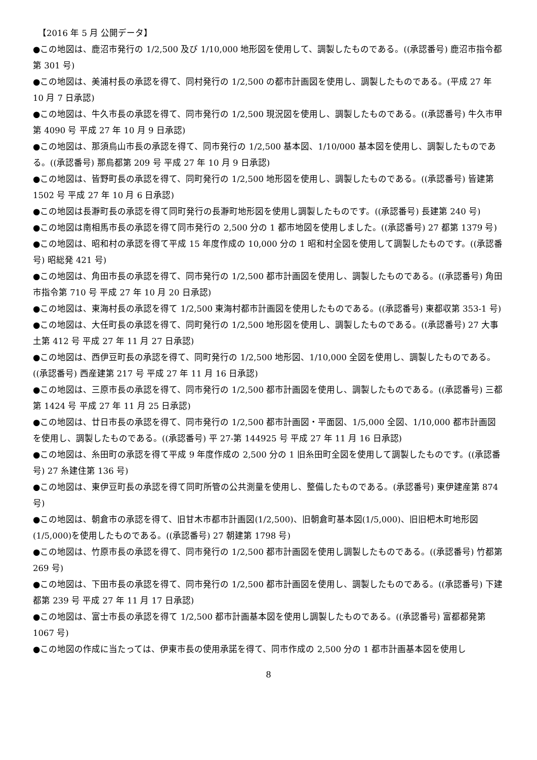【2016 年 5 月 公開データ】
●この地図は、鹿沼市発行の 1/2,500 及び 1/10,000 地形図を使用して、調製したものである。((承認番号) 鹿沼市指令都第 301 号)
●この地図は、美浦村長の承認を得て、同村発行の 1/2,500 の都市計画図を使用し、調製したものである。(平成 27 年 10 月 7 日承認)
●この地図は、牛久市長の承認を得て、同市発行の 1/2,500 現況図を使用し、調製したものである。((承認番号) 牛久市甲第 4090 号 平成 27 年 10 月 9 日承認)
●この地図は、那須烏山市長の承認を得て、同市発行の 1/2,500 基本図、1/10/000 基本図を使用し、調製したものである。((承認番号) 那烏都第 209 号 平成 27 年 10 月 9 日承認)
●この地図は、皆野町長の承認を得て、同町発行の 1/2,500 地形図を使用し、調製したものである。((承認番号) 皆建第 1502 号 平成 27 年 10 月 6 日承認)
●この地図は長瀞町長の承認を得て同町発行の長瀞町地形図を使用し調製したものです。((承認番号) 長建第 240 号)
●この地図は南相馬市長の承認を得て同市発行の 2,500 分の 1 都市地図を使用しました。((承認番号) 27 都第 1379 号)
●この地図は、昭和村の承認を得て平成 15 年度作成の 10,000 分の 1 昭和村全図を使用して調製したものです。((承認番号) 昭総発 421 号)
●この地図は、角田市長の承認を得て、同市発行の 1/2,500 都市計画図を使用し、調製したものである。((承認番号) 角田市指令第 710 号 平成 27 年 10 月 20 日承認)
●この地図は、東海村長の承認を得て 1/2,500 東海村都市計画図を使用したものである。((承認番号) 東都収第 353-1 号)
●この地図は、大任町長の承認を得て、同町発行の 1/2,500 地形図を使用し、調製したものである。((承認番号) 27 大事土第 412 号 平成 27 年 11 月 27 日承認)
●この地図は、西伊豆町長の承認を得て、同町発行の 1/2,500 地形図、1/10,000 全図を使用し、調製したものである。((承認番号) 西産建第 217 号 平成 27 年 11 月 16 日承認)
●この地図は、三原市長の承認を得て、同市発行の 1/2,500 都市計画図を使用し、調製したものである。((承認番号) 三都第 1424 号 平成 27 年 11 月 25 日承認)
●この地図は、廿日市長の承認を得て、同市発行の 1/2,500 都市計画図・平面図、1/5,000 全図、1/10,000 都市計画図を使用し、調製したものである。((承認番号) 平 27-第 144925 号 平成 27 年 11 月 16 日承認)
●この地図は、糸田町の承認を得て平成 9 年度作成の 2,500 分の 1 旧糸田町全図を使用して調製したものです。((承認番号) 27 糸建住第 136 号)
●この地図は、東伊豆町長の承認を得て同町所管の公共測量を使用し、整備したものである。(承認番号) 東伊建産第 874 号)
●この地図は、朝倉市の承認を得て、旧甘木市都市計画図(1/2,500)、旧朝倉町基本図(1/5,000)、旧旧杷木町地形図(1/5,000)を使用したものである。((承認番号) 27 朝建第 1798 号)
●この地図は、竹原市長の承認を得て、同市発行の 1/2,500 都市計画図を使用し調製したものである。((承認番号) 竹都第 269 号)
●この地図は、下田市長の承認を得て、同市発行の 1/2,500 都市計画図を使用し、調製したものである。((承認番号) 下建都第 239 号 平成 27 年 11 月 17 日承認)
●この地図は、富士市長の承認を得て 1/2,500 都市計画基本図を使用し調製したものである。((承認番号) 富都都発第 1067 号)
●この地図の作成に当たっては、伊東市長の使用承諾を得て、同市作成の 2,500 分の 1 都市計画基本図を使用し
8